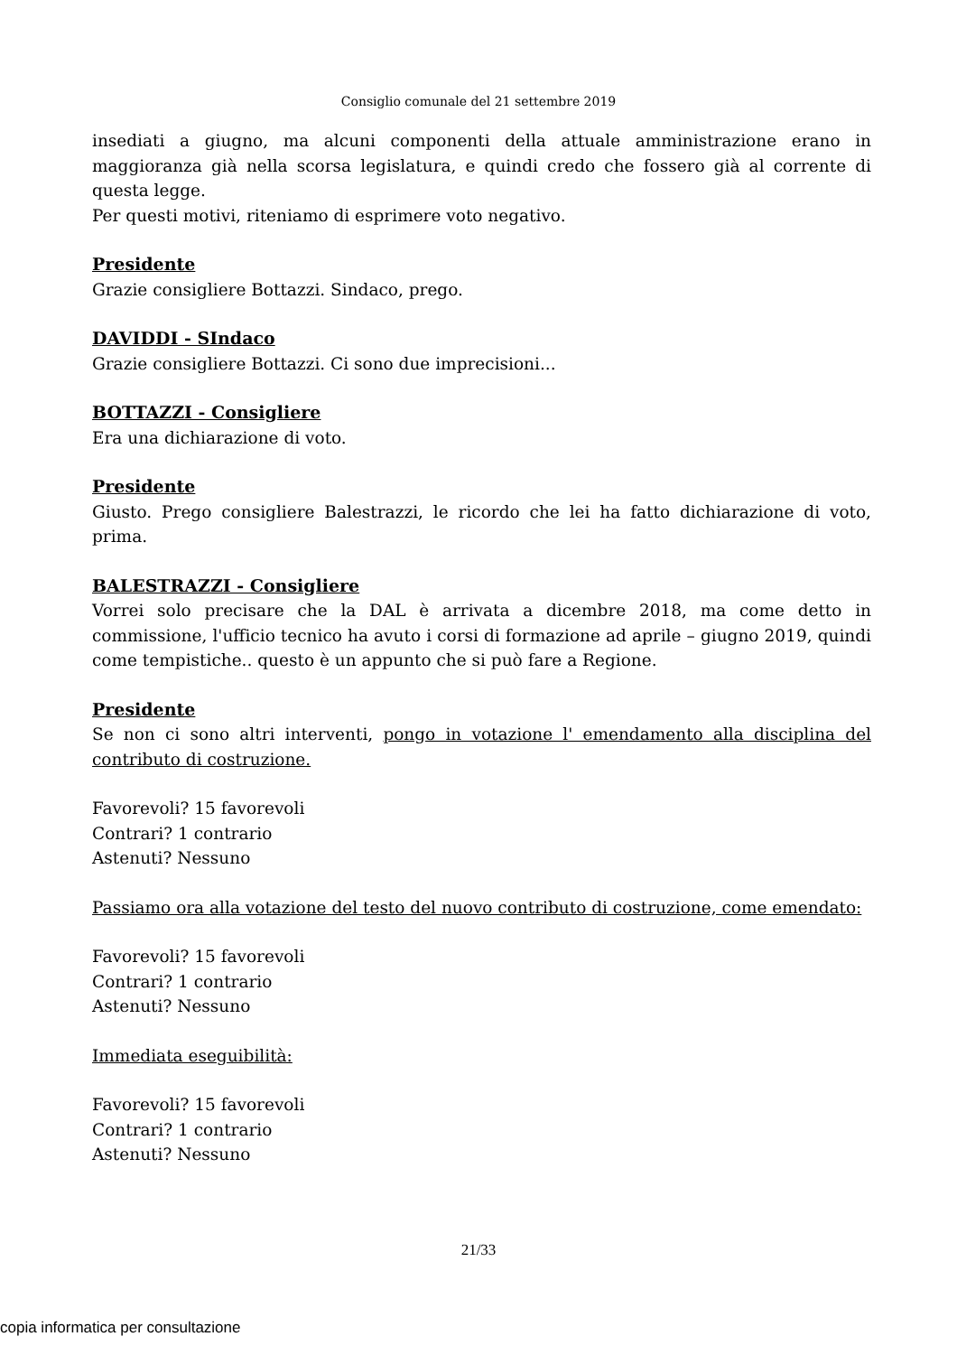Consiglio comunale del 21 settembre 2019
insediati a giugno, ma alcuni componenti della attuale amministrazione erano in maggioranza già nella scorsa legislatura, e quindi credo che fossero già al corrente di questa legge.
Per questi motivi, riteniamo di esprimere voto negativo.
Presidente
Grazie consigliere Bottazzi. Sindaco, prego.
DAVIDDI - SIndaco
Grazie consigliere Bottazzi. Ci sono due imprecisioni...
BOTTAZZI - Consigliere
Era una dichiarazione di voto.
Presidente
Giusto. Prego consigliere Balestrazzi, le ricordo che lei ha fatto dichiarazione di voto, prima.
BALESTRAZZI - Consigliere
Vorrei solo precisare che la DAL è arrivata a dicembre 2018, ma come detto in commissione, l'ufficio tecnico ha avuto i corsi di formazione ad aprile – giugno 2019, quindi come tempistiche.. questo è un appunto che si può fare a Regione.
Presidente
Se non ci sono altri interventi, pongo in votazione l' emendamento alla disciplina del contributo di costruzione.
Favorevoli? 15 favorevoli
Contrari? 1 contrario
Astenuti? Nessuno
Passiamo ora alla votazione del testo del nuovo contributo di costruzione, come emendato:
Favorevoli? 15 favorevoli
Contrari? 1 contrario
Astenuti? Nessuno
Immediata eseguibilità:
Favorevoli? 15 favorevoli
Contrari? 1 contrario
Astenuti? Nessuno
21/33
copia informatica per consultazione